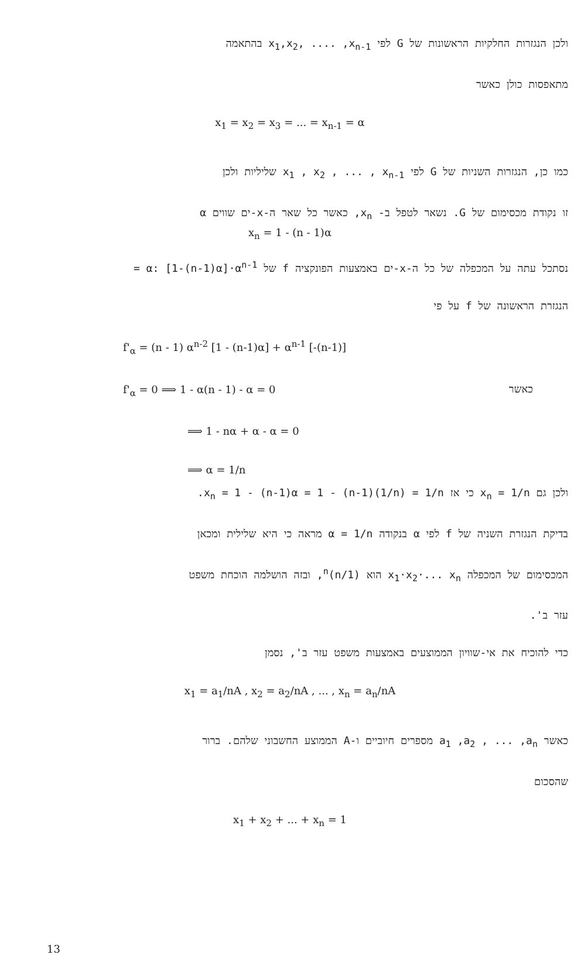ולכן הנגזרות החלקיות הראשונות של G לפי x<sub>1</sub>,x<sub>2</sub>, .... ,x<sub>n-1</sub> בהתאמה
מתאפסות כולן כאשר
x<sub>1</sub> = x<sub>2</sub> = x<sub>3</sub> = ... = x<sub>n-1</sub> = α
כמו כן, הנגזרות השניות של G לפי x<sub>1</sub> , x<sub>2</sub> , ... , x<sub>n-1</sub> שליליות ולכן
זו נקודת מכסימום של G. נשאר לטפל ב- x<sub>n</sub>, כאשר כל שאר ה-x-ים שווים α
x<sub>n</sub> = 1 - (n - 1)α
נסתכל עתה על המכפלה של כל ה-x-ים באמצעות הפונקציה f של α: [1-(n-1)α]·α<sup>n-1</sup> =
הנגזרת הראשונה של f על פי
f'<sub>α</sub> = (n - 1) α<sup>n-2</sup> [1 - (n-1)α] + α<sup>n-1</sup> [-(n-1)]
f'<sub>α</sub> = 0 ⟹ 1 - α(n - 1) - α = 0
כאשר
⟹ 1 - nα + α - α = 0
⟹ α = 1/n
ולכן גם x<sub>n</sub> = 1/n כי אז x<sub>n</sub> = 1 - (n-1)α = 1 - (n-1)(1/n) = 1/n.
בדיקת הנגזרת השניה של f לפי α בנקודה α = 1/n מראה כי היא שלילית ומכאן
המכסימום של המכפלה x<sub>1</sub>·x<sub>2</sub>·... x<sub>n</sub> הוא (1/n)<sup>n</sup>, ובזה הושלמה הוכחת משפט
עזר ב'.
כדי להוכיח את אי-שוויון הממוצעים באמצעות משפט עזר ב', נסמן
x<sub>1</sub> = a<sub>1</sub>/nA , x<sub>2</sub> = a<sub>2</sub>/nA , ... , x<sub>n</sub> = a<sub>n</sub>/nA
כאשר a<sub>1</sub> ,a<sub>2</sub> , ... ,a<sub>n</sub> מספרים חיוביים ו-A הממוצע החשבוני שלהם. ברור
שהסכום
x<sub>1</sub> + x<sub>2</sub> + ... + x<sub>n</sub> = 1
13